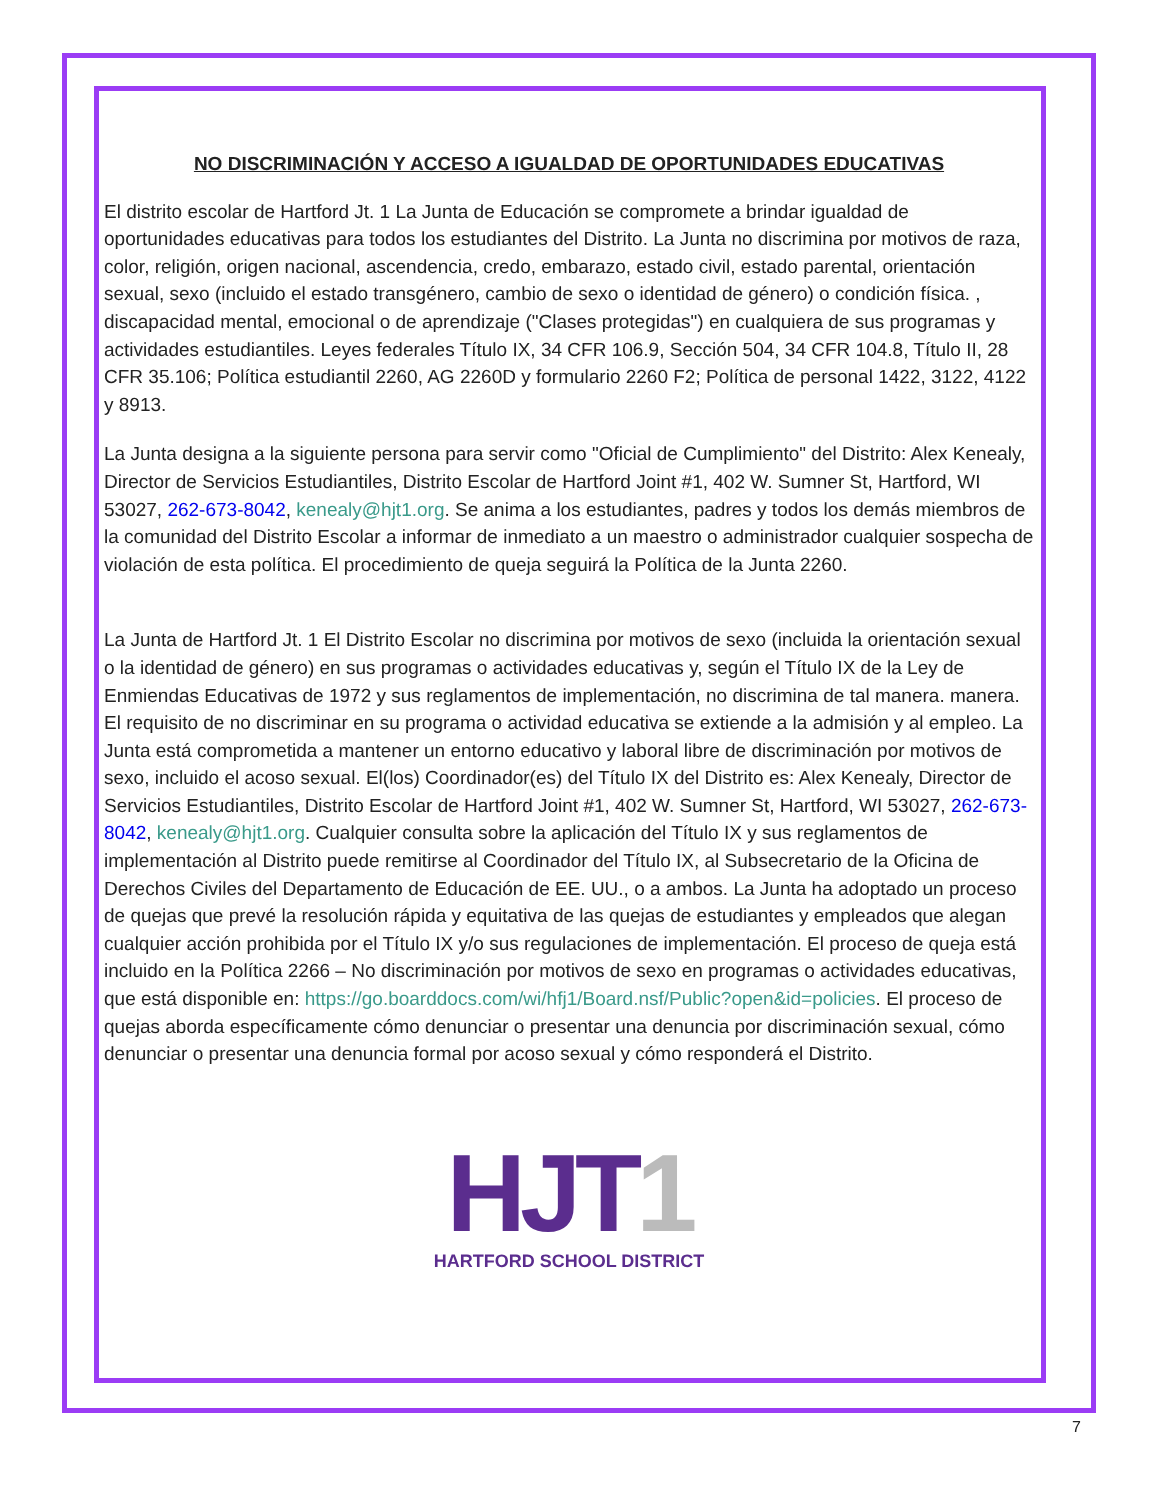NO DISCRIMINACIÓN Y ACCESO A IGUALDAD DE OPORTUNIDADES EDUCATIVAS
El distrito escolar de Hartford Jt. 1 La Junta de Educación se compromete a brindar igualdad de oportunidades educativas para todos los estudiantes del Distrito. La Junta no discrimina por motivos de raza, color, religión, origen nacional, ascendencia, credo, embarazo, estado civil, estado parental, orientación sexual, sexo (incluido el estado transgénero, cambio de sexo o identidad de género) o condición física. , discapacidad mental, emocional o de aprendizaje ("Clases protegidas") en cualquiera de sus programas y actividades estudiantiles. Leyes federales Título IX, 34 CFR 106.9, Sección 504, 34 CFR 104.8, Título II, 28 CFR 35.106; Política estudiantil 2260, AG 2260D y formulario 2260 F2; Política de personal 1422, 3122, 4122 y 8913.
La Junta designa a la siguiente persona para servir como "Oficial de Cumplimiento" del Distrito: Alex Kenealy, Director de Servicios Estudiantiles, Distrito Escolar de Hartford Joint #1, 402 W. Sumner St, Hartford, WI 53027, 262-673-8042, kenealy@hjt1.org. Se anima a los estudiantes, padres y todos los demás miembros de la comunidad del Distrito Escolar a informar de inmediato a un maestro o administrador cualquier sospecha de violación de esta política. El procedimiento de queja seguirá la Política de la Junta 2260.
La Junta de Hartford Jt. 1 El Distrito Escolar no discrimina por motivos de sexo (incluida la orientación sexual o la identidad de género) en sus programas o actividades educativas y, según el Título IX de la Ley de Enmiendas Educativas de 1972 y sus reglamentos de implementación, no discrimina de tal manera. manera. El requisito de no discriminar en su programa o actividad educativa se extiende a la admisión y al empleo. La Junta está comprometida a mantener un entorno educativo y laboral libre de discriminación por motivos de sexo, incluido el acoso sexual. El(los) Coordinador(es) del Título IX del Distrito es: Alex Kenealy, Director de Servicios Estudiantiles, Distrito Escolar de Hartford Joint #1, 402 W. Sumner St, Hartford, WI 53027, 262-673-8042, kenealy@hjt1.org. Cualquier consulta sobre la aplicación del Título IX y sus reglamentos de implementación al Distrito puede remitirse al Coordinador del Título IX, al Subsecretario de la Oficina de Derechos Civiles del Departamento de Educación de EE. UU., o a ambos. La Junta ha adoptado un proceso de quejas que prevé la resolución rápida y equitativa de las quejas de estudiantes y empleados que alegan cualquier acción prohibida por el Título IX y/o sus regulaciones de implementación. El proceso de queja está incluido en la Política 2266 – No discriminación por motivos de sexo en programas o actividades educativas, que está disponible en: https://go.boarddocs.com/wi/hfj1/Board.nsf/Public?open&id=policies. El proceso de quejas aborda específicamente cómo denunciar o presentar una denuncia por discriminación sexual, cómo denunciar o presentar una denuncia formal por acoso sexual y cómo responderá el Distrito.
HJT1
HARTFORD SCHOOL DISTRICT
7